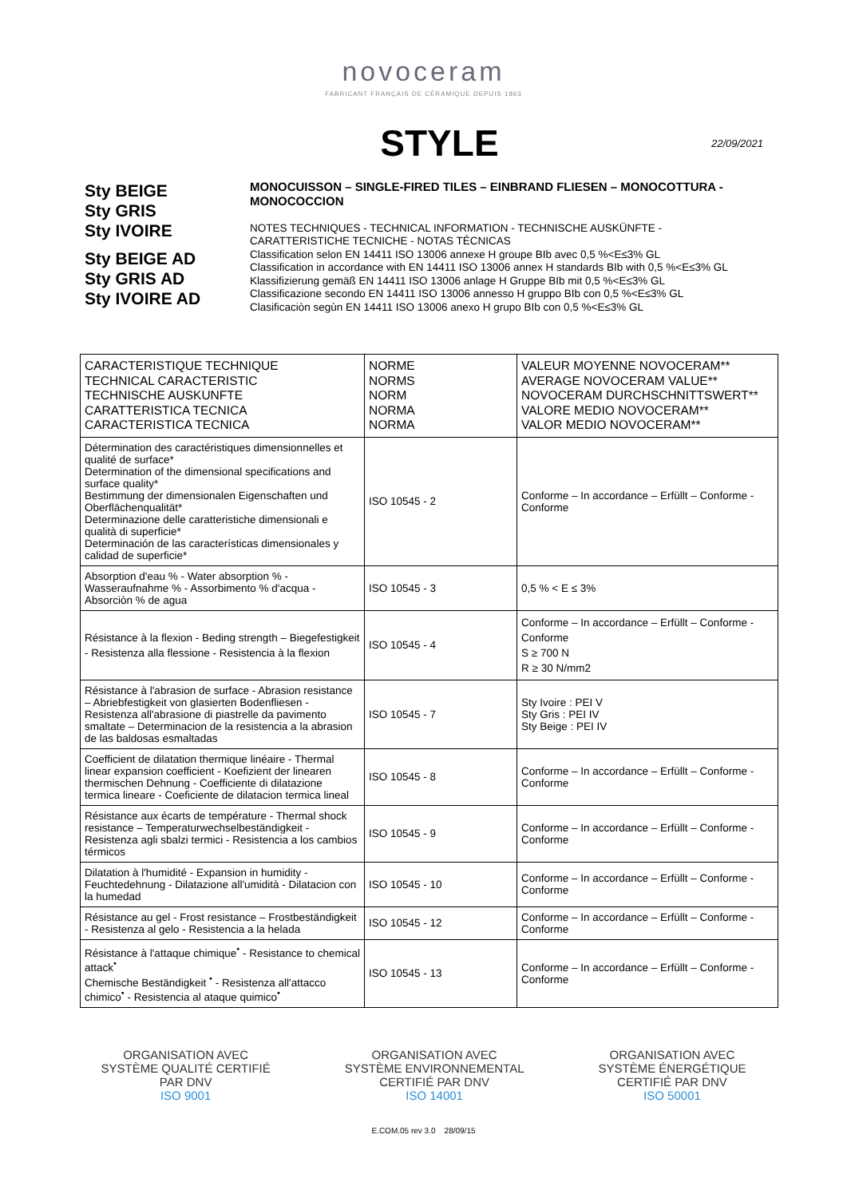novoceram
FABRICANT FRANÇAIS DE CÉRAMIQUE DEPUIS 1863
STYLE
22/09/2021
Sty BEIGE
Sty GRIS
Sty IVOIRE
Sty BEIGE AD
Sty GRIS AD
Sty IVOIRE AD
MONOCUISSON – SINGLE-FIRED TILES – EINBRAND FLIESEN – MONOCOTTURA - MONOCOCCION
NOTES TECHNIQUES - TECHNICAL INFORMATION - TECHNISCHE AUSKÜNFTE - CARATTERISTICHE TECNICHE - NOTAS TÉCNICAS
Classification selon EN 14411 ISO 13006 annexe H groupe BIb avec 0,5 %<E≤3% GL
Classification in accordance with EN 14411 ISO 13006 annex H standards BIb with 0,5 %<E≤3% GL
Klassifizierung gemäß EN 14411 ISO 13006 anlage H Gruppe BIb mit 0,5 %<E≤3% GL
Classificazione secondo EN 14411 ISO 13006 annesso H gruppo BIb con 0,5 %<E≤3% GL
Clasificaciòn segùn EN 14411 ISO 13006 anexo H grupo BIb con 0,5 %<E≤3% GL
| CARACTERISTIQUE TECHNIQUE TECHNICAL CARACTERISTIC TECHNISCHE AUSKUNFTE CARATTERISTICA TECNICA CARACTERISTICA TECNICA | NORME NORMS NORM NORMA NORMA | VALEUR MOYENNE NOVOCERAM** AVERAGE NOVOCERAM VALUE** NOVOCERAM DURCHSCHNITTSWERT** VALORE MEDIO NOVOCERAM** VALOR MEDIO NOVOCERAM** |
| --- | --- | --- |
| Détermination des caractéristiques dimensionnelles et qualité de surface* Determination of the dimensional specifications and surface quality* Bestimmung der dimensionalen Eigenschaften und Oberflächenqualität* Determinazione delle caratteristiche dimensionali e qualità di superficie* Determinación de las características dimensionales y calidad de superficie* | ISO 10545 - 2 | Conforme – In accordance – Erfüllt – Conforme - Conforme |
| Absorption d'eau % - Water absorption % - Wasseraufnahme % - Assorbimento % d'acqua - Absorciòn % de agua | ISO 10545 - 3 | 0,5 % < E ≤ 3% |
| Résistance à la flexion - Beding strength – Biegefestigkeit - Resistenza alla flessione - Resistencia à la flexion | ISO 10545 - 4 | Conforme – In accordance – Erfüllt – Conforme - Conforme S ≥ 700 N R ≥ 30 N/mm2 |
| Résistance à l'abrasion de surface - Abrasion resistance – Abriebfestigkeit von glasierten Bodenfliesen - Resistenza all'abrasione di piastrelle da pavimento smaltate – Determinacion de la resistencia a la abrasion de las baldosas esmaltadas | ISO 10545 - 7 | Sty Ivoire : PEI V Sty Gris : PEI IV Sty Beige : PEI IV |
| Coefficient de dilatation thermique linéaire - Thermal linear expansion coefficient - Koefizient der linearen thermischen Dehnung - Coefficiente di dilatazione termica lineare - Coeficiente de dilatacion termica lineal | ISO 10545 - 8 | Conforme – In accordance – Erfüllt – Conforme - Conforme |
| Résistance aux écarts de température - Thermal shock resistance – Temperaturwechselbeständigkeit - Resistenza agli sbalzi termici - Resistencia a los cambios térmicos | ISO 10545 - 9 | Conforme – In accordance – Erfüllt – Conforme - Conforme |
| Dilatation à l'humidité - Expansion in humidity - Feuchtedehnung - Dilatazione all'umidità - Dilatacion con la humedad | ISO 10545 - 10 | Conforme – In accordance – Erfüllt – Conforme - Conforme |
| Résistance au gel - Frost resistance – Frostbeständigkeit - Resistenza al gelo - Resistencia a la helada | ISO 10545 - 12 | Conforme – In accordance – Erfüllt – Conforme - Conforme |
| Résistance à l'attaque chimique<sup>•</sup> - Resistance to chemical attack<sup>•</sup> Chemische Beständigkeit <sup>•</sup> - Resistenza all'attacco chimico<sup>•</sup> - Resistencia al ataque quimico<sup>•</sup> | ISO 10545 - 13 | Conforme – In accordance – Erfüllt – Conforme - Conforme |
ORGANISATION AVEC
SYSTÈME QUALITÉ CERTIFIÉ
PAR DNV
ISO 9001
ORGANISATION AVEC
SYSTÈME ENVIRONNEMENTAL
CERTIFIÉ PAR DNV
ISO 14001
ORGANISATION AVEC
SYSTÈME ÉNERGÉTIQUE
CERTIFIÉ PAR DNV
ISO 50001
E.COM.05 rev 3.0 28/09/15